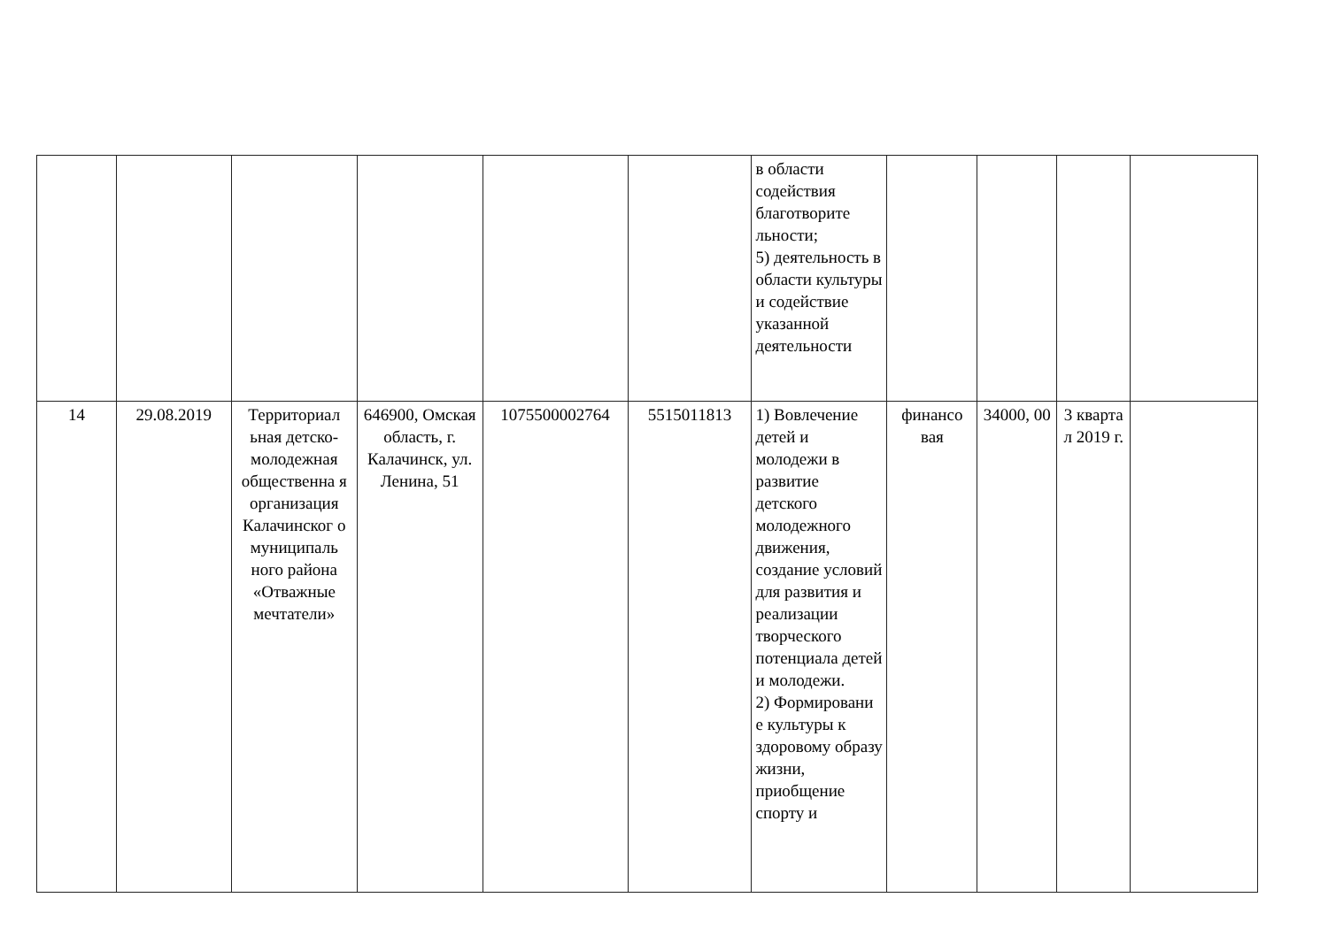| | | | | | | в области содействия благотворите льности; 5) деятельность в области культуры и содействие указанной деятельности | | | | |
| 14 | 29.08.2019 | Территориал ьная детско-молодежная общественна я организация Калачинског о муниципаль ного района «Отважные мечтатели» | 646900, Омская область, г. Калачинск, ул. Ленина, 51 | 1075500002764 | 5515011813 | 1) Вовлечение детей и молодежи в развитие детского молодежного движения, создание условий для развития и реализации творческого потенциала детей и молодежи. 2) Формировани е культуры к здоровому образу жизни, приобщение спорту и | финансо вая | 34000, 00 | 3 кварта л 2019 г. | |